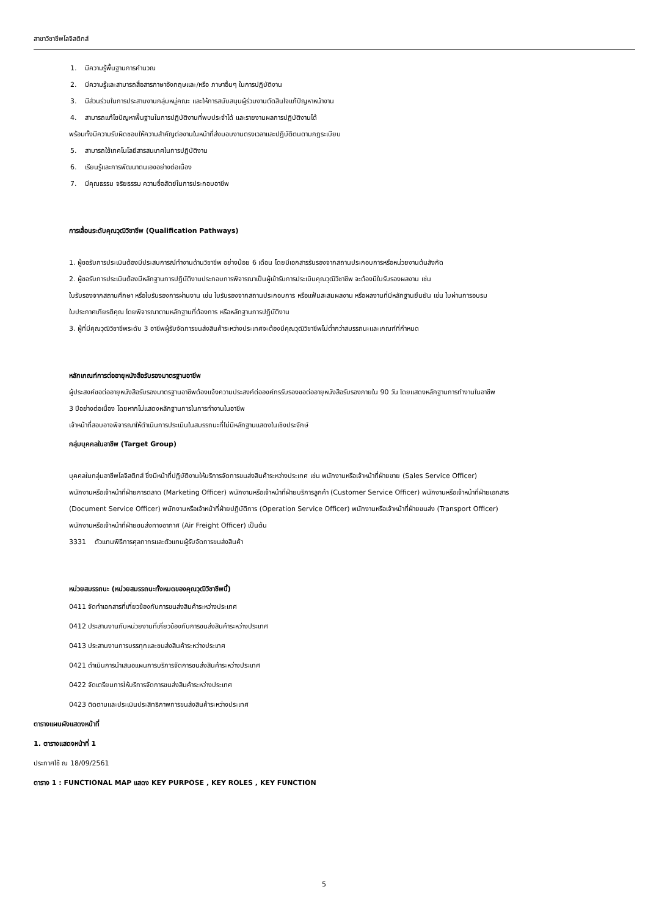สาขาวิชาชีพโลจิสติกส์
1. มีความรู้พื้นฐานการคำนวณ
2. มีความรู้และสามารถสื่อสารภาษาอังกฤษและ/หรือ ภาษาอื่นๆ ในการปฏิบัติงาน
3. มีส่วนร่วมในการประสานงานกลุ่มหมู่คณะ และให้การสนับสนุนผู้ร่วมงานตัดสินใจแก้ปัญหาหน้างาน
4. สามารถแก้ไขปัญหาพื้นฐานในการปฏิบัติงานที่พบประจำได้ และรายงานผลการปฏิบัติงานได้
พร้อมทั้งมีความรับผิดชอบให้ความสำคัญต่องานในหน้าที่ส่งมอบงานตรงเวลาและปฏิบัติตนตามกฎระเบียบ
5. สามารถใช้เทคโนโลยีสารสนเทศในการปฏิบัติงาน
6. เรียนรู้และการพัฒนาตนเองอย่างต่อเนื่อง
7. มีคุณธรรม จริยธรรม ความซื่อสัตย์ในการประกอบอาชีพ
การเลื่อนระดับคุณวุฒิวิชาชีพ (Qualification Pathways)
1. ผู้ขอรับการประเมินต้องมีประสบการณ์ทำงานด้านวิชาชีพ อย่างน้อย 6 เดือน โดยมีเอกสารรับรองจากสถานประกอบการหรือหน่วยงานต้นสังกัด
2. ผู้ขอรับการประเมินต้องมีหลักฐานการปฏิบัติงานประกอบการพิจารณาเป็นผู้เข้ารับการประเมินคุณวุฒิวิชาชีพ จะต้องมีใบรับรองผลงาน เช่น
ใบรับรองจากสถานศึกษา หรือใบรับรองการผ่านงาน เช่น ใบรับรองจากสถานประกอบการ หรือแฟ้มสะสมผลงาน หรือผลงานที่มีหลักฐานยืนยัน เช่น ใบผ่านการอบรม
ใบประกาศเกียรติคุณ โดยพิจารณาตามหลักฐานที่ต้องการ หรือหลักฐานการปฏิบัติงาน
3. ผู้ที่มีคุณวุฒิวิชาชีพระดับ 3 อาชีพผู้รับจัดการขนส่งสินค้าระหว่างประเทศจะต้องมีคุณวุฒิวิชาชีพไม่ต่ำกว่าสมรรถนะและเกณฑ์ที่กำหนด
หลักเกณฑ์การต่ออายุหนังสือรับรองมาตรฐานอาชีพ
ผู้ประสงค์ขอต่ออายุหนังสือรับรองมาตรฐานอาชีพต้องแจ้งความประสงค์ต่อองค์กรรับรองขอต่ออายุหนังสือรับรองภายใน 90 วัน โดยแสดงหลักฐานการทำงานในอาชีพ
3 ปีอย่างต่อเนื่อง โดยหากไม่แสดงหลักฐานการในการทำงานในอาชีพ
เจ้าหน้าที่สอบอาจพิจารณาให้ดำเนินการประเมินในสมรรถนะที่ไม่มีหลักฐานแสดงในเชิงประจักษ์
กลุ่มบุคคลในอาชีพ (Target Group)
บุคคลในกลุ่มอาชีพโลจิสติกส์ ซึ่งมีหน้าที่ปฏิบัติงานให้บริการจัดการขนส่งสินค้าระหว่างประเทศ เช่น พนักงานหรือเจ้าหน้าที่ฝ่ายขาย (Sales Service Officer)
พนักงานหรือเจ้าหน้าที่ฝ่ายการตลาด (Marketing Officer) พนักงานหรือเจ้าหน้าที่ฝ่ายบริการลูกค้า (Customer Service Officer) พนักงานหรือเจ้าหน้าที่ฝ่ายเอกสาร
(Document Service Officer) พนักงานหรือเจ้าหน้าที่ฝ่ายปฏิบัติการ (Operation Service Officer) พนักงานหรือเจ้าหน้าที่ฝ่ายขนส่ง (Transport Officer)
พนักงานหรือเจ้าหน้าที่ฝ่ายขนส่งทางอากาศ (Air Freight Officer) เป็นต้น
3331 ตัวแทนพิธีการศุลกากรและตัวแทนผู้รับจัดการขนส่งสินค้า
หน่วยสมรรถนะ (หน่วยสมรรถนะทั้งหมดของคุณวุฒิวิชาชีพนี้)
0411 จัดทำเอกสารที่เกี่ยวข้องกับการขนส่งสินค้าระหว่างประเทศ
0412 ประสานงานกับหน่วยงานที่เกี่ยวข้องกับการขนส่งสินค้าระหว่างประเทศ
0413 ประสานงานการบรรทุกและขนส่งสินค้าระหว่างประเทศ
0421 ดำเนินการนำเสนอแผนการบริการจัดการขนส่งสินค้าระหว่างประเทศ
0422 จัดเตรียมการให้บริการจัดการขนส่งสินค้าระหว่างประเทศ
0423 ติดตามและประเมินประสิทธิภาพการขนส่งสินค้าระหว่างประเทศ
ตารางแผนผังแสดงหน้าที่
1. ตารางแสดงหน้าที่ 1
ประกาศใช้ ณ 18/09/2561
ตาราง 1 : FUNCTIONAL MAP แสดง KEY PURPOSE , KEY ROLES , KEY FUNCTION
5